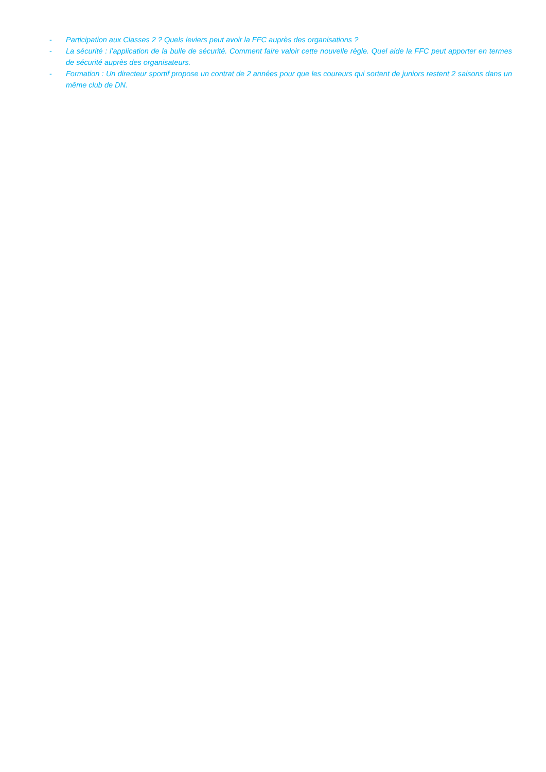- Participation aux Classes 2 ? Quels leviers peut avoir la FFC auprès des organisations ?
- La sécurité : l’application de la bulle de sécurité. Comment faire valoir cette nouvelle règle. Quel aide la FFC peut apporter en termes de sécurité auprès des organisateurs.
- Formation : Un directeur sportif propose un contrat de 2 années pour que les coureurs qui sortent de juniors restent 2 saisons dans un même club de DN.